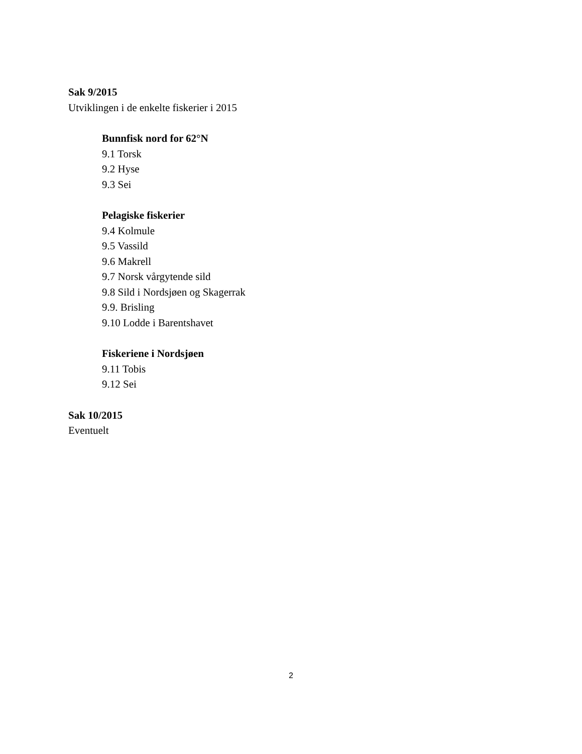Sak 9/2015
Utviklingen i de enkelte fiskerier i 2015
Bunnfisk nord for 62°N
9.1 Torsk
9.2 Hyse
9.3 Sei
Pelagiske fiskerier
9.4 Kolmule
9.5 Vassild
9.6 Makrell
9.7 Norsk vårgytende sild
9.8 Sild i Nordsjøen og Skagerrak
9.9. Brisling
9.10 Lodde i Barentshavet
Fiskeriene i Nordsjøen
9.11 Tobis
9.12 Sei
Sak 10/2015
Eventuelt
2